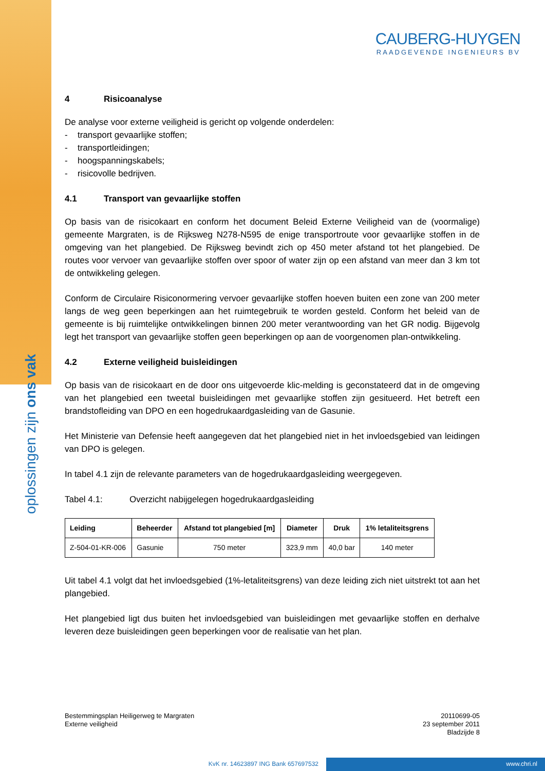CAUBERG-HUYGEN
RAADGEVENDE INGENIEURS BV
4 Risicoanalyse
De analyse voor externe veiligheid is gericht op volgende onderdelen:
- transport gevaarlijke stoffen;
- transportleidingen;
- hoogspanningskabels;
- risicovolle bedrijven.
4.1 Transport van gevaarlijke stoffen
Op basis van de risicokaart en conform het document Beleid Externe Veiligheid van de (voormalige) gemeente Margraten, is de Rijksweg N278-N595 de enige transportroute voor gevaarlijke stoffen in de omgeving van het plangebied. De Rijksweg bevindt zich op 450 meter afstand tot het plangebied. De routes voor vervoer van gevaarlijke stoffen over spoor of water zijn op een afstand van meer dan 3 km tot de ontwikkeling gelegen.
Conform de Circulaire Risiconormering vervoer gevaarlijke stoffen hoeven buiten een zone van 200 meter langs de weg geen beperkingen aan het ruimtegebruik te worden gesteld. Conform het beleid van de gemeente is bij ruimtelijke ontwikkelingen binnen 200 meter verantwoording van het GR nodig. Bijgevolg legt het transport van gevaarlijke stoffen geen beperkingen op aan de voorgenomen plan-ontwikkeling.
4.2 Externe veiligheid buisleidingen
Op basis van de risicokaart en de door ons uitgevoerde klic-melding is geconstateerd dat in de omgeving van het plangebied een tweetal buisleidingen met gevaarlijke stoffen zijn gesitueerd. Het betreft een brandstofleiding van DPO en een hogedrukaardgasleiding van de Gasunie.
Het Ministerie van Defensie heeft aangegeven dat het plangebied niet in het invloedsgebied van leidingen van DPO is gelegen.
In tabel 4.1 zijn de relevante parameters van de hogedrukaardgasleiding weergegeven.
Tabel 4.1: Overzicht nabijgelegen hogedrukaardgasleiding
| Leiding | Beheerder | Afstand tot plangebied [m] | Diameter | Druk | 1% letaliteitsgrens |
| --- | --- | --- | --- | --- | --- |
| Z-504-01-KR-006 | Gasunie | 750 meter | 323,9 mm | 40,0 bar | 140 meter |
Uit tabel 4.1 volgt dat het invloedsgebied (1%-letaliteitsgrens) van deze leiding zich niet uitstrekt tot aan het plangebied.
Het plangebied ligt dus buiten het invloedsgebied van buisleidingen met gevaarlijke stoffen en derhalve leveren deze buisleidingen geen beperkingen voor de realisatie van het plan.
Bestemmingsplan Heiligerweg te Margraten
Externe veiligheid
20110699-05
23 september 2011
Bladzijde 8
oplossingen zijn ons vak
KvK nr. 14623897 ING Bank 657697532 www.chri.nl